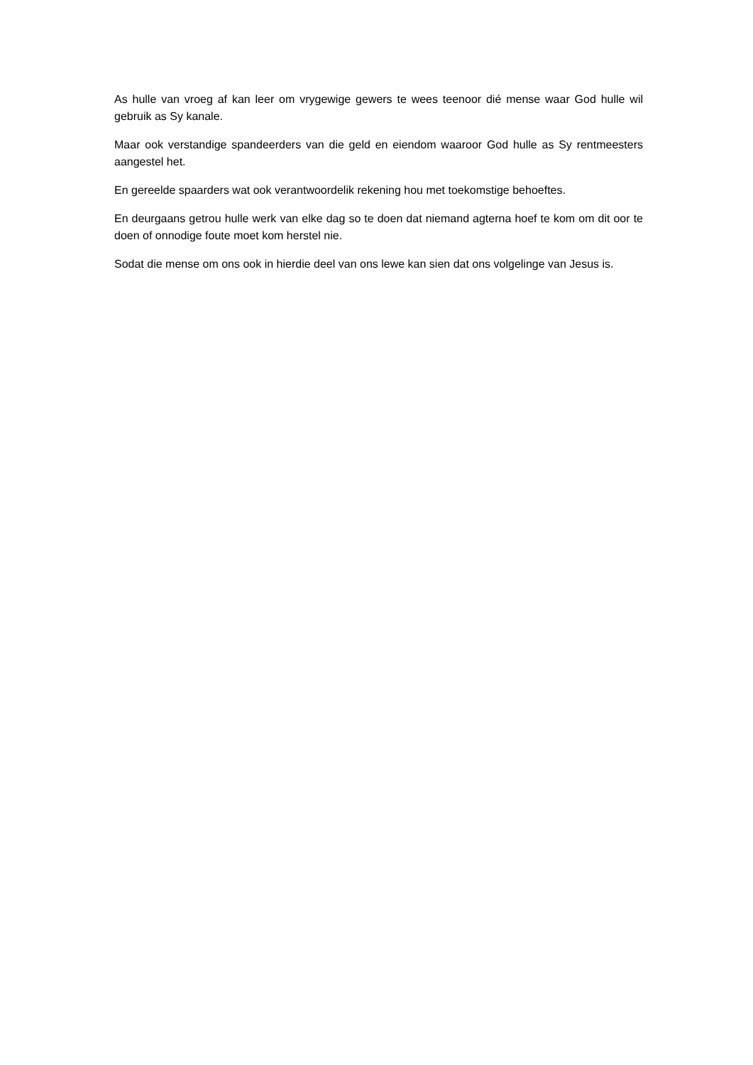As hulle van vroeg af kan leer om vrygewige gewers te wees teenoor dié mense waar God hulle wil gebruik as Sy kanale.
Maar ook verstandige spandeerders van die geld en eiendom waaroor God hulle as Sy rentmeesters aangestel het.
En gereelde spaarders wat ook verantwoordelik rekening hou met toekomstige behoeftes.
En deurgaans getrou hulle werk van elke dag so te doen dat niemand agterna hoef te kom om dit oor te doen of onnodige foute moet kom herstel nie.
Sodat die mense om ons ook in hierdie deel van ons lewe kan sien dat ons volgelinge van Jesus is.